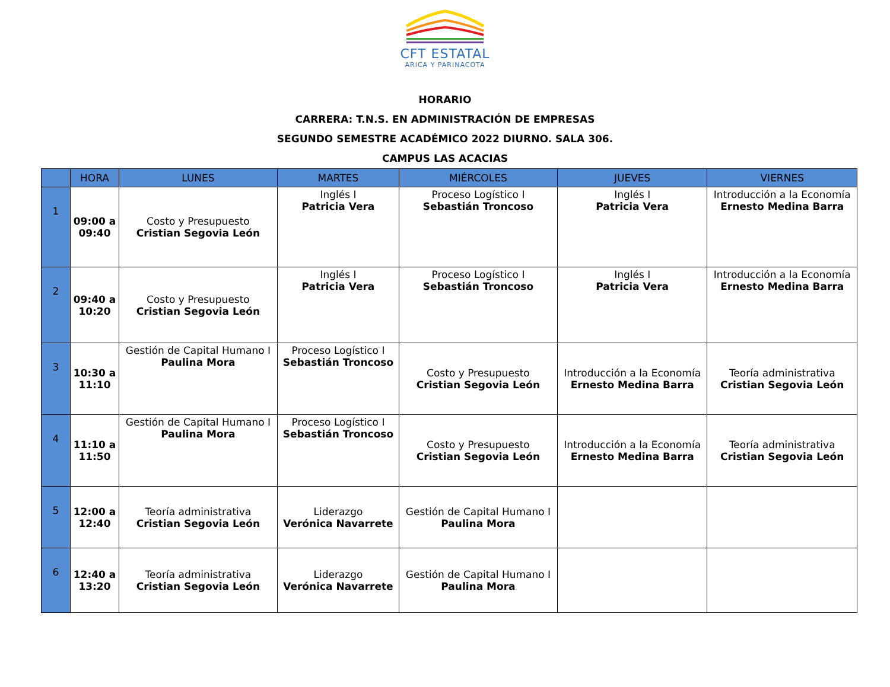CFT ESTATAL
ARICA Y PARINACOTA
HORARIO
CARRERA: T.N.S. EN ADMINISTRACIÓN DE EMPRESAS
SEGUNDO SEMESTRE ACADÉMICO 2022 DIURNO. SALA 306.
CAMPUS LAS ACACIAS
| | HORA | LUNES | MARTES | MIÉRCOLES | JUEVES | VIERNES |
| --- | --- | --- | --- | --- | --- | --- |
| 1 | 09:00 a 09:40 | Costo y Presupuesto Cristian Segovia León | Inglés I Patricia Vera | Proceso Logístico I Sebastián Troncoso | Inglés I Patricia Vera | Introducción a la Economía Ernesto Medina Barra |
| 2 | 09:40 a 10:20 | Costo y Presupuesto Cristian Segovia León | Inglés I Patricia Vera | Proceso Logístico I Sebastián Troncoso | Inglés I Patricia Vera | Introducción a la Economía Ernesto Medina Barra |
| 3 | 10:30 a 11:10 | Gestión de Capital Humano I Paulina Mora | Proceso Logístico I Sebastián Troncoso | Costo y Presupuesto Cristian Segovia León | Introducción a la Economía Ernesto Medina Barra | Teoría administrativa Cristian Segovia León |
| 4 | 11:10 a 11:50 | Gestión de Capital Humano I Paulina Mora | Proceso Logístico I Sebastián Troncoso | Costo y Presupuesto Cristian Segovia León | Introducción a la Economía Ernesto Medina Barra | Teoría administrativa Cristian Segovia León |
| 5 | 12:00 a 12:40 | Teoría administrativa Cristian Segovia León | Liderazgo Verónica Navarrete | Gestión de Capital Humano I Paulina Mora | | |
| 6 | 12:40 a 13:20 | Teoría administrativa Cristian Segovia León | Liderazgo Verónica Navarrete | Gestión de Capital Humano I Paulina Mora | | |